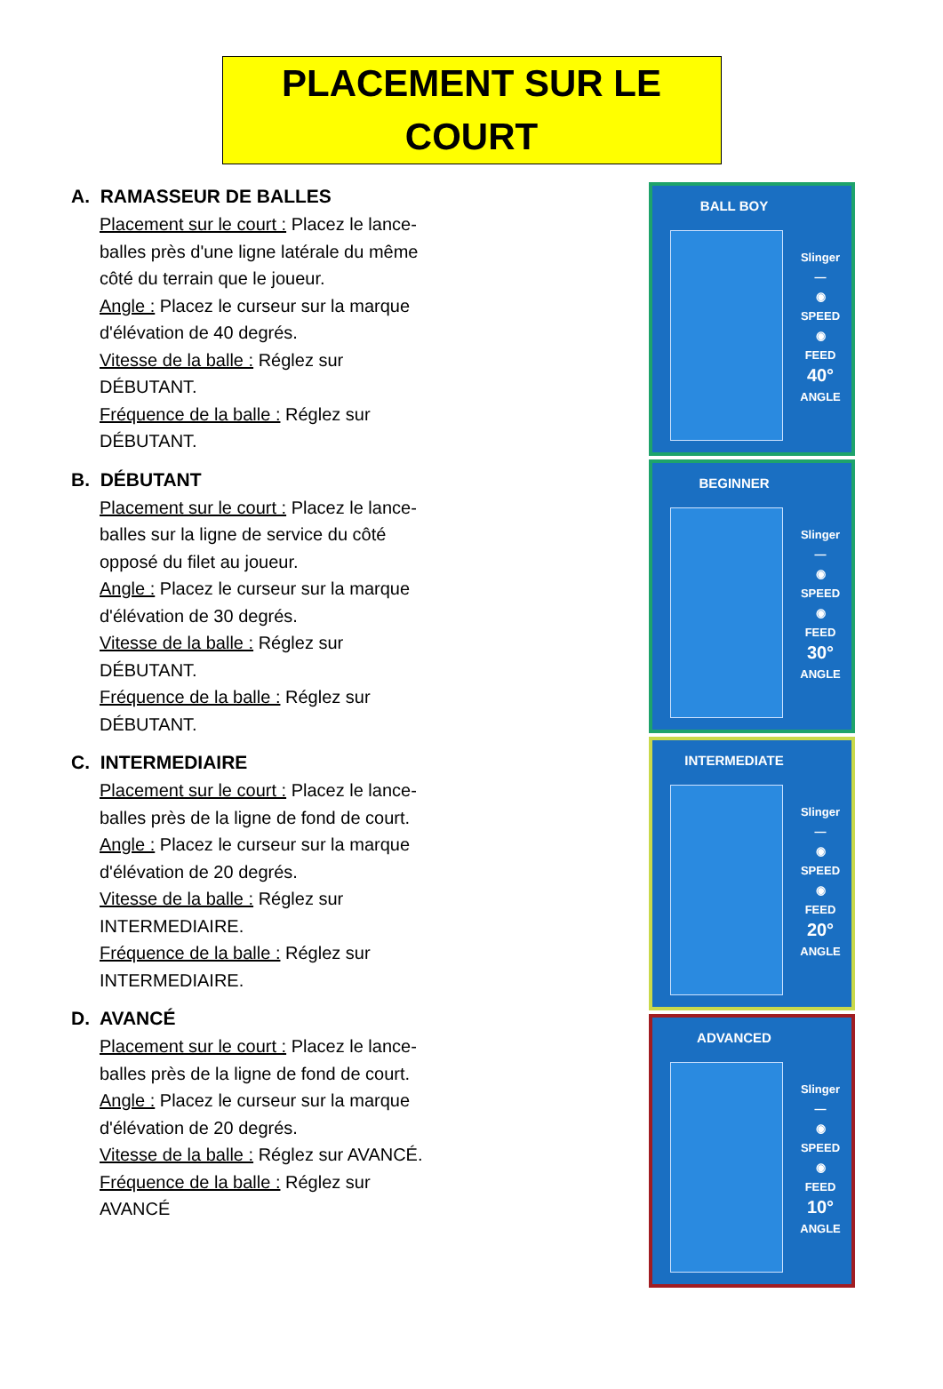PLACEMENT SUR LE COURT
A. RAMASSEUR DE BALLES
Placement sur le court : Placez le lance-balles près d'une ligne latérale du même côté du terrain que le joueur.
Angle : Placez le curseur sur la marque d'élévation de 40 degrés.
Vitesse de la balle : Réglez sur DÉBUTANT.
Fréquence de la balle : Réglez sur DÉBUTANT.
B. DÉBUTANT
Placement sur le court : Placez le lance-balles sur la ligne de service du côté opposé du filet au joueur.
Angle : Placez le curseur sur la marque d'élévation de 30 degrés.
Vitesse de la balle : Réglez sur DÉBUTANT.
Fréquence de la balle : Réglez sur DÉBUTANT.
C. INTERMEDIAIRE
Placement sur le court : Placez le lance-balles près de la ligne de fond de court.
Angle : Placez le curseur sur la marque d'élévation de 20 degrés.
Vitesse de la balle : Réglez sur INTERMEDIAIRE.
Fréquence de la balle : Réglez sur INTERMEDIAIRE.
D. AVANCÉ
Placement sur le court : Placez le lance-balles près de la ligne de fond de court.
Angle : Placez le curseur sur la marque d'élévation de 20 degrés.
Vitesse de la balle : Réglez sur AVANCÉ.
Fréquence de la balle : Réglez sur AVANCÉ
BALL BOY
Slinger
—
◉
SPEED
◉
FEED
40°
ANGLE
BEGINNER
Slinger
—
◉
SPEED
◉
FEED
30°
ANGLE
INTERMEDIATE
Slinger
—
◉
SPEED
◉
FEED
20°
ANGLE
ADVANCED
Slinger
—
◉
SPEED
◉
FEED
10°
ANGLE